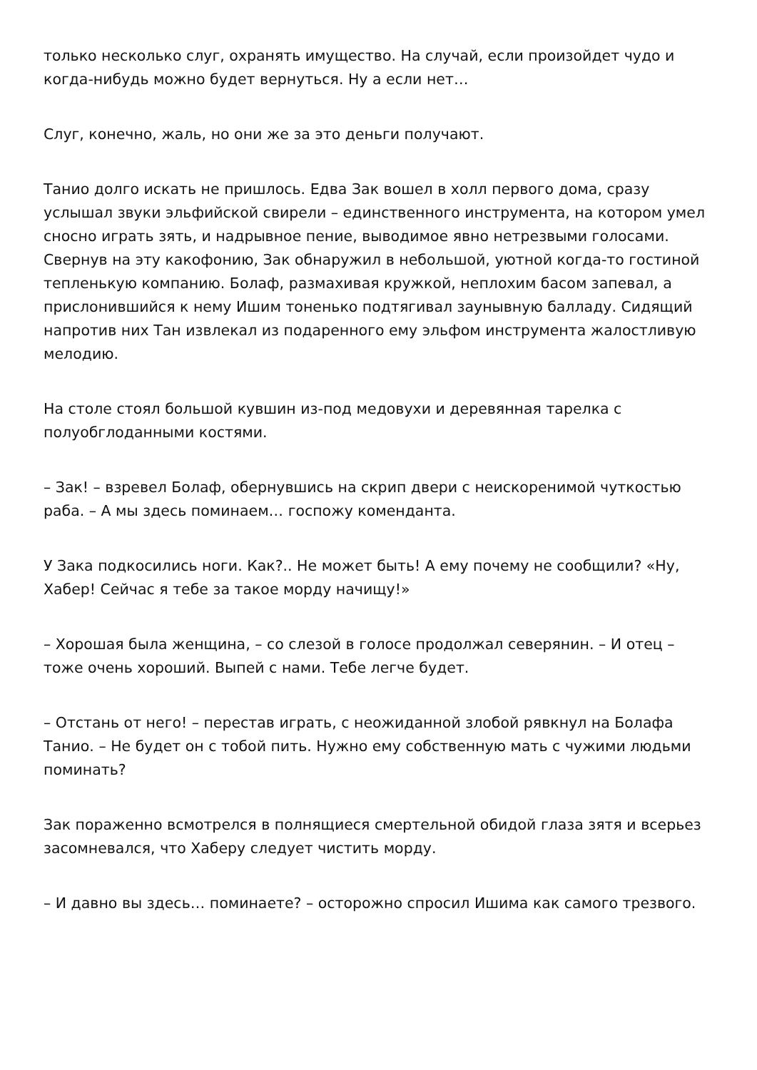только несколько слуг, охранять имущество. На случай, если произойдет чудо и когда-нибудь можно будет вернуться. Ну а если нет…
Слуг, конечно, жаль, но они же за это деньги получают.
Танио долго искать не пришлось. Едва Зак вошел в холл первого дома, сразу услышал звуки эльфийской свирели – единственного инструмента, на котором умел сносно играть зять, и надрывное пение, выводимое явно нетрезвыми голосами. Свернув на эту какофонию, Зак обнаружил в небольшой, уютной когда-то гостиной тепленькую компанию. Болаф, размахивая кружкой, неплохим басом запевал, а прислонившийся к нему Ишим тоненько подтягивал заунывную балладу. Сидящий напротив них Тан извлекал из подаренного ему эльфом инструмента жалостливую мелодию.
На столе стоял большой кувшин из-под медовухи и деревянная тарелка с полуобглоданными костями.
– Зак! – взревел Болаф, обернувшись на скрип двери с неискоренимой чуткостью раба. – А мы здесь поминаем… госпожу коменданта.
У Зака подкосились ноги. Как?.. Не может быть! А ему почему не сообщили? «Ну, Хабер! Сейчас я тебе за такое морду начищу!»
– Хорошая была женщина, – со слезой в голосе продолжал северянин. – И отец – тоже очень хороший. Выпей с нами. Тебе легче будет.
– Отстань от него! – перестав играть, с неожиданной злобой рявкнул на Болафа Танио. – Не будет он с тобой пить. Нужно ему собственную мать с чужими людьми поминать?
Зак пораженно всмотрелся в полнящиеся смертельной обидой глаза зятя и всерьез засомневался, что Хаберу следует чистить морду.
– И давно вы здесь… поминаете? – осторожно спросил Ишима как самого трезвого.